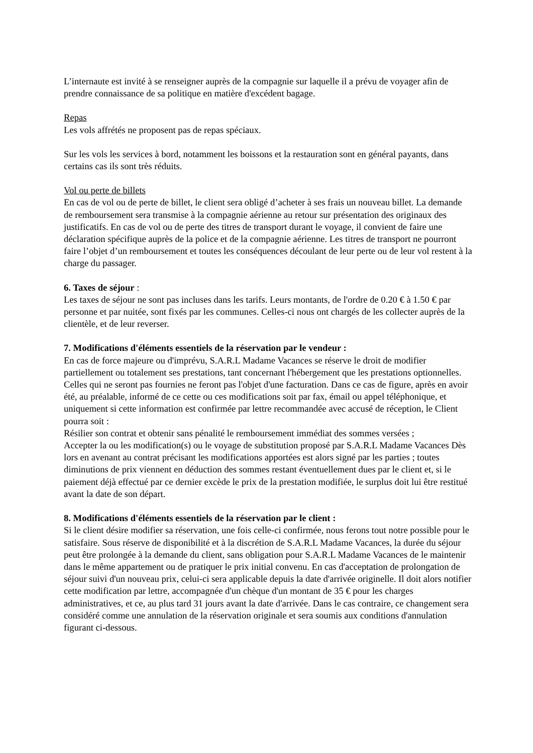L’internaute est invité à se renseigner auprès de la compagnie sur laquelle il a prévu de voyager afin de prendre connaissance de sa politique en matière d'excédent bagage.
Repas
Les vols affrétés ne proposent pas de repas spéciaux.
Sur les vols les services à bord, notamment les boissons et la restauration sont en général payants, dans certains cas ils sont très réduits.
Vol ou perte de billets
En cas de vol ou de perte de billet, le client sera obligé d’acheter à ses frais un nouveau billet. La demande de remboursement sera transmise à la compagnie aérienne au retour sur présentation des originaux des justificatifs. En cas de vol ou de perte des titres de transport durant le voyage, il convient de faire une déclaration spécifique auprès de la police et de la compagnie aérienne. Les titres de transport ne pourront faire l’objet d’un remboursement et toutes les conséquences découlant de leur perte ou de leur vol restent à la charge du passager.
6. Taxes de séjour :
Les taxes de séjour ne sont pas incluses dans les tarifs. Leurs montants, de l'ordre de 0.20 € à 1.50 € par personne et par nuitée, sont fixés par les communes. Celles-ci nous ont chargés de les collecter auprès de la clientèle, et de leur reverser.
7. Modifications d'éléments essentiels de la réservation par le vendeur :
En cas de force majeure ou d'imprévu, S.A.R.L Madame Vacances se réserve le droit de modifier partiellement ou totalement ses prestations, tant concernant l'hébergement que les prestations optionnelles. Celles qui ne seront pas fournies ne feront pas l'objet d'une facturation. Dans ce cas de figure, après en avoir été, au préalable, informé de ce cette ou ces modifications soit par fax, émail ou appel téléphonique, et uniquement si cette information est confirmée par lettre recommandée avec accusé de réception, le Client pourra soit :
Résilier son contrat et obtenir sans pénalité le remboursement immédiat des sommes versées ;
Accepter la ou les modification(s) ou le voyage de substitution proposé par S.A.R.L Madame Vacances Dès lors en avenant au contrat précisant les modifications apportées est alors signé par les parties ; toutes diminutions de prix viennent en déduction des sommes restant éventuellement dues par le client et, si le paiement déjà effectué par ce dernier excède le prix de la prestation modifiée, le surplus doit lui être restitué avant la date de son départ.
8. Modifications d'éléments essentiels de la réservation par le client :
Si le client désire modifier sa réservation, une fois celle-ci confirmée, nous ferons tout notre possible pour le satisfaire. Sous réserve de disponibilité et à la discrétion de S.A.R.L Madame Vacances, la durée du séjour peut être prolongée à la demande du client, sans obligation pour S.A.R.L Madame Vacances de le maintenir dans le même appartement ou de pratiquer le prix initial convenu. En cas d'acceptation de prolongation de séjour suivi d'un nouveau prix, celui-ci sera applicable depuis la date d'arrivée originelle. Il doit alors notifier cette modification par lettre, accompagnée d'un chèque d'un montant de 35 € pour les charges administratives, et ce, au plus tard 31 jours avant la date d'arrivée. Dans le cas contraire, ce changement sera considéré comme une annulation de la réservation originale et sera soumis aux conditions d'annulation figurant ci-dessous.